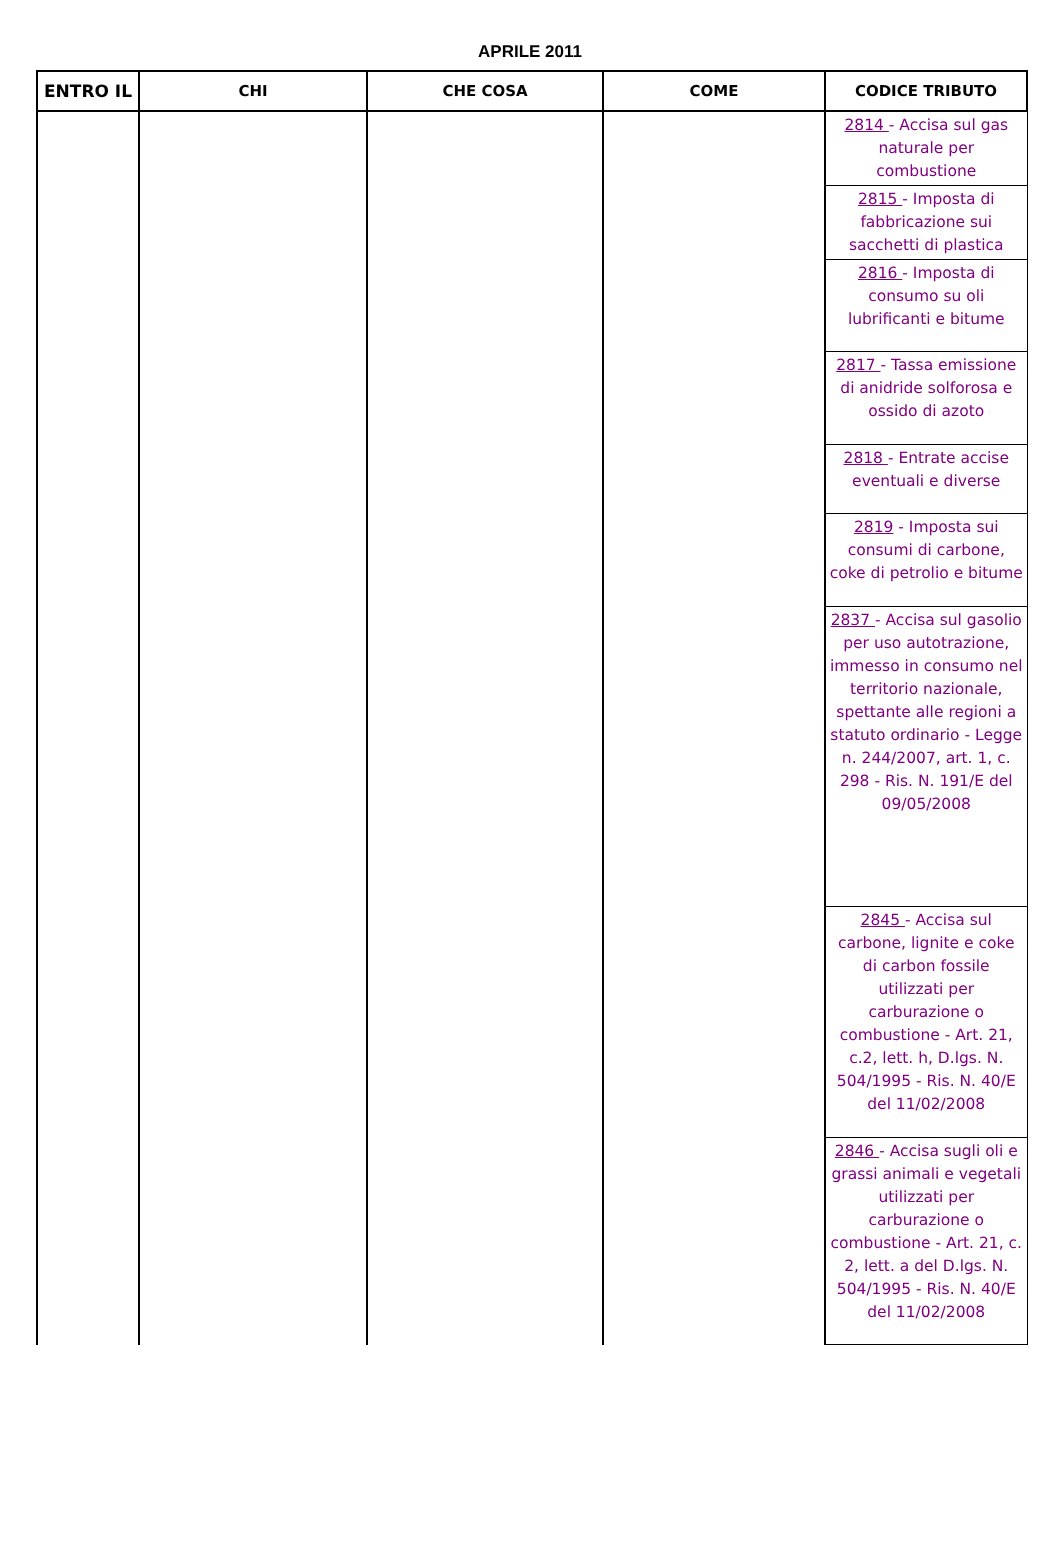APRILE 2011
| ENTRO IL | CHI | CHE COSA | COME | CODICE TRIBUTO |
| --- | --- | --- | --- | --- |
| | | | | 2814 - Accisa sul gas naturale per combustione |
| | | | | 2815 - Imposta di fabbricazione sui sacchetti di plastica |
| | | | | 2816 - Imposta di consumo su oli lubrificanti e bitume |
| | | | | 2817 - Tassa emissione di anidride solforosa e ossido di azoto |
| | | | | 2818 - Entrate accise eventuali e diverse |
| | | | | 2819 - Imposta sui consumi di carbone, coke di petrolio e bitume |
| | | | | 2837 - Accisa sul gasolio per uso autotrazione, immesso in consumo nel territorio nazionale, spettante alle regioni a statuto ordinario - Legge n. 244/2007, art. 1, c. 298 - Ris. N. 191/E del 09/05/2008 |
| | | | | 2845 - Accisa sul carbone, lignite e coke di carbon fossile utilizzati per carburazione o combustione - Art. 21, c.2, lett. h, D.lgs. N. 504/1995 - Ris. N. 40/E del 11/02/2008 |
| | | | | 2846 - Accisa sugli oli e grassi animali e vegetali utilizzati per carburazione o combustione - Art. 21, c. 2, lett. a del D.lgs. N. 504/1995 - Ris. N. 40/E del 11/02/2008 |